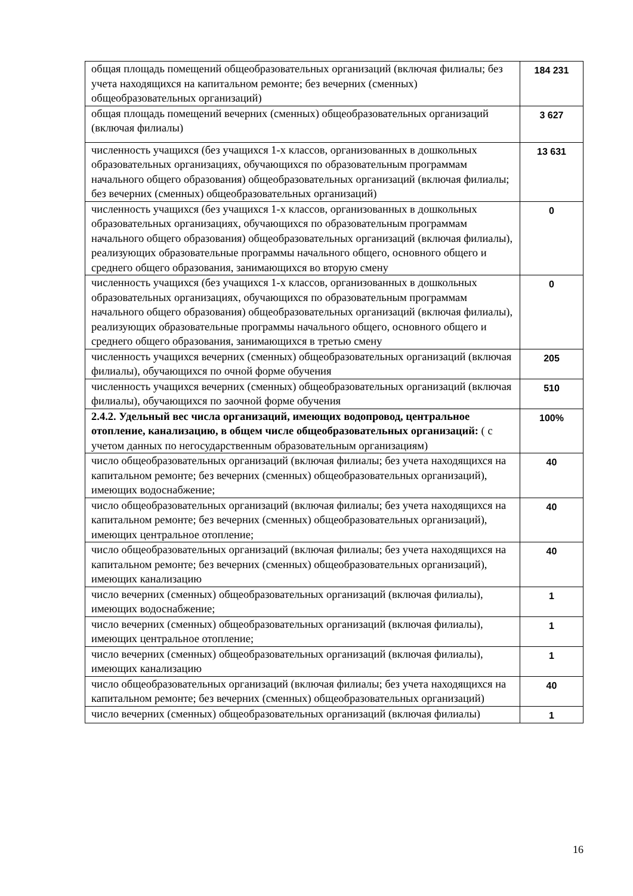| общая площадь помещений общеобразовательных организаций (включая филиалы; без учета находящихся на капитальном ремонте; без вечерних (сменных) общеобразовательных организаций) | 184 231 |
| общая площадь помещений вечерних (сменных) общеобразовательных организаций (включая филиалы) | 3 627 |
| численность учащихся (без учащихся 1-х классов, организованных в дошкольных образовательных организациях, обучающихся по образовательным программам начального общего образования) общеобразовательных организаций (включая филиалы; без вечерних (сменных) общеобразовательных организаций) | 13 631 |
| численность учащихся (без учащихся 1-х классов, организованных в дошкольных образовательных организациях, обучающихся по образовательным программам начального общего образования) общеобразовательных организаций (включая филиалы), реализующих образовательные программы начального общего, основного общего и среднего общего образования, занимающихся во вторую смену | 0 |
| численность учащихся (без учащихся 1-х классов, организованных в дошкольных образовательных организациях, обучающихся по образовательным программам начального общего образования) общеобразовательных организаций (включая филиалы), реализующих образовательные программы начального общего, основного общего и среднего общего образования, занимающихся в третью смену | 0 |
| численность учащихся вечерних (сменных) общеобразовательных организаций (включая филиалы), обучающихся по очной форме обучения | 205 |
| численность учащихся вечерних (сменных) общеобразовательных организаций (включая филиалы), обучающихся по заочной форме обучения | 510 |
| 2.4.2. Удельный вес числа организаций, имеющих водопровод, центральное отопление, канализацию, в общем числе общеобразовательных организаций: ( с учетом данных по негосударственным образовательным организациям) | 100% |
| число общеобразовательных организаций (включая филиалы; без учета находящихся на капитальном ремонте; без вечерних (сменных) общеобразовательных организаций), имеющих водоснабжение; | 40 |
| число общеобразовательных организаций (включая филиалы; без учета находящихся на капитальном ремонте; без вечерних (сменных) общеобразовательных организаций), имеющих центральное отопление; | 40 |
| число общеобразовательных организаций (включая филиалы; без учета находящихся на капитальном ремонте; без вечерних (сменных) общеобразовательных организаций), имеющих канализацию | 40 |
| число вечерних (сменных) общеобразовательных организаций (включая филиалы), имеющих водоснабжение; | 1 |
| число вечерних (сменных) общеобразовательных организаций (включая филиалы), имеющих центральное отопление; | 1 |
| число вечерних (сменных) общеобразовательных организаций (включая филиалы), имеющих канализацию | 1 |
| число общеобразовательных организаций (включая филиалы; без учета находящихся на капитальном ремонте; без вечерних (сменных) общеобразовательных организаций) | 40 |
| число вечерних (сменных) общеобразовательных организаций (включая филиалы) | 1 |
16